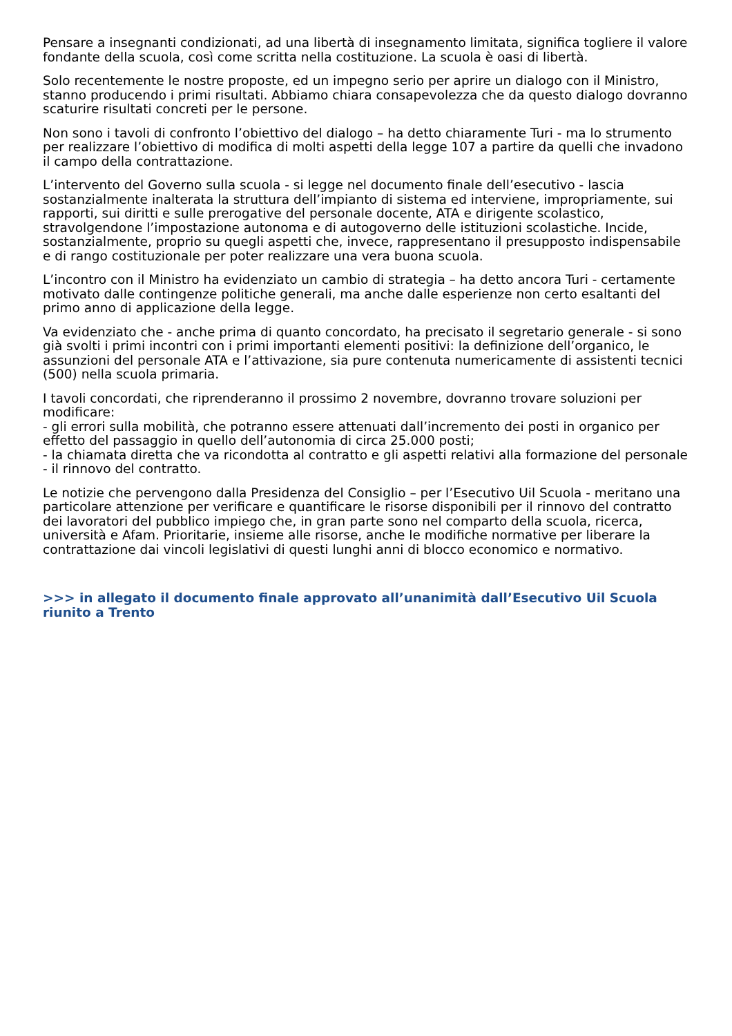Pensare a insegnanti condizionati, ad una libertà di insegnamento limitata, significa togliere il valore fondante della scuola, così come scritta nella costituzione. La scuola è oasi di libertà.
Solo recentemente le nostre proposte, ed un impegno serio per aprire un dialogo con il Ministro, stanno producendo i primi risultati. Abbiamo chiara consapevolezza che da questo dialogo dovranno scaturire risultati concreti per le persone.
Non sono i tavoli di confronto l’obiettivo del dialogo – ha detto chiaramente Turi - ma lo strumento per realizzare l’obiettivo di modifica di molti aspetti della legge 107 a partire da quelli che invadono il campo della contrattazione.
L’intervento del Governo sulla scuola - si legge nel documento finale dell’esecutivo - lascia sostanzialmente inalterata la struttura dell’impianto di sistema ed interviene, impropriamente, sui rapporti, sui diritti e sulle prerogative del personale docente, ATA e dirigente scolastico, stravolgendone l’impostazione autonoma e di autogoverno delle istituzioni scolastiche. Incide, sostanzialmente, proprio su quegli aspetti che, invece, rappresentano il presupposto indispensabile e di rango costituzionale per poter realizzare una vera buona scuola.
L’incontro con il Ministro ha evidenziato un cambio di strategia – ha detto ancora Turi - certamente motivato dalle contingenze politiche generali, ma anche dalle esperienze non certo esaltanti del primo anno di applicazione della legge.
Va evidenziato che - anche prima di quanto concordato, ha precisato il segretario generale - si sono già svolti i primi incontri con i primi importanti elementi positivi: la definizione dell’organico, le assunzioni del personale ATA e l’attivazione, sia pure contenuta numericamente di assistenti tecnici (500) nella scuola primaria.
I tavoli concordati, che riprenderanno il prossimo 2 novembre, dovranno trovare soluzioni per modificare:
- gli errori sulla mobilità, che potranno essere attenuati dall’incremento dei posti in organico per effetto del passaggio in quello dell’autonomia di circa 25.000 posti;
- la chiamata diretta che va ricondotta al contratto e gli aspetti relativi alla formazione del personale
- il rinnovo del contratto.
Le notizie che pervengono dalla Presidenza del Consiglio – per l’Esecutivo Uil Scuola - meritano una particolare attenzione per verificare e quantificare le risorse disponibili per il rinnovo del contratto dei lavoratori del pubblico impiego che, in gran parte sono nel comparto della scuola, ricerca, università e Afam. Prioritarie, insieme alle risorse, anche le modifiche normative per liberare la contrattazione dai vincoli legislativi di questi lunghi anni di blocco economico e normativo.
>>> in allegato il documento finale approvato all’unanimità dall’Esecutivo Uil Scuola riunito a Trento